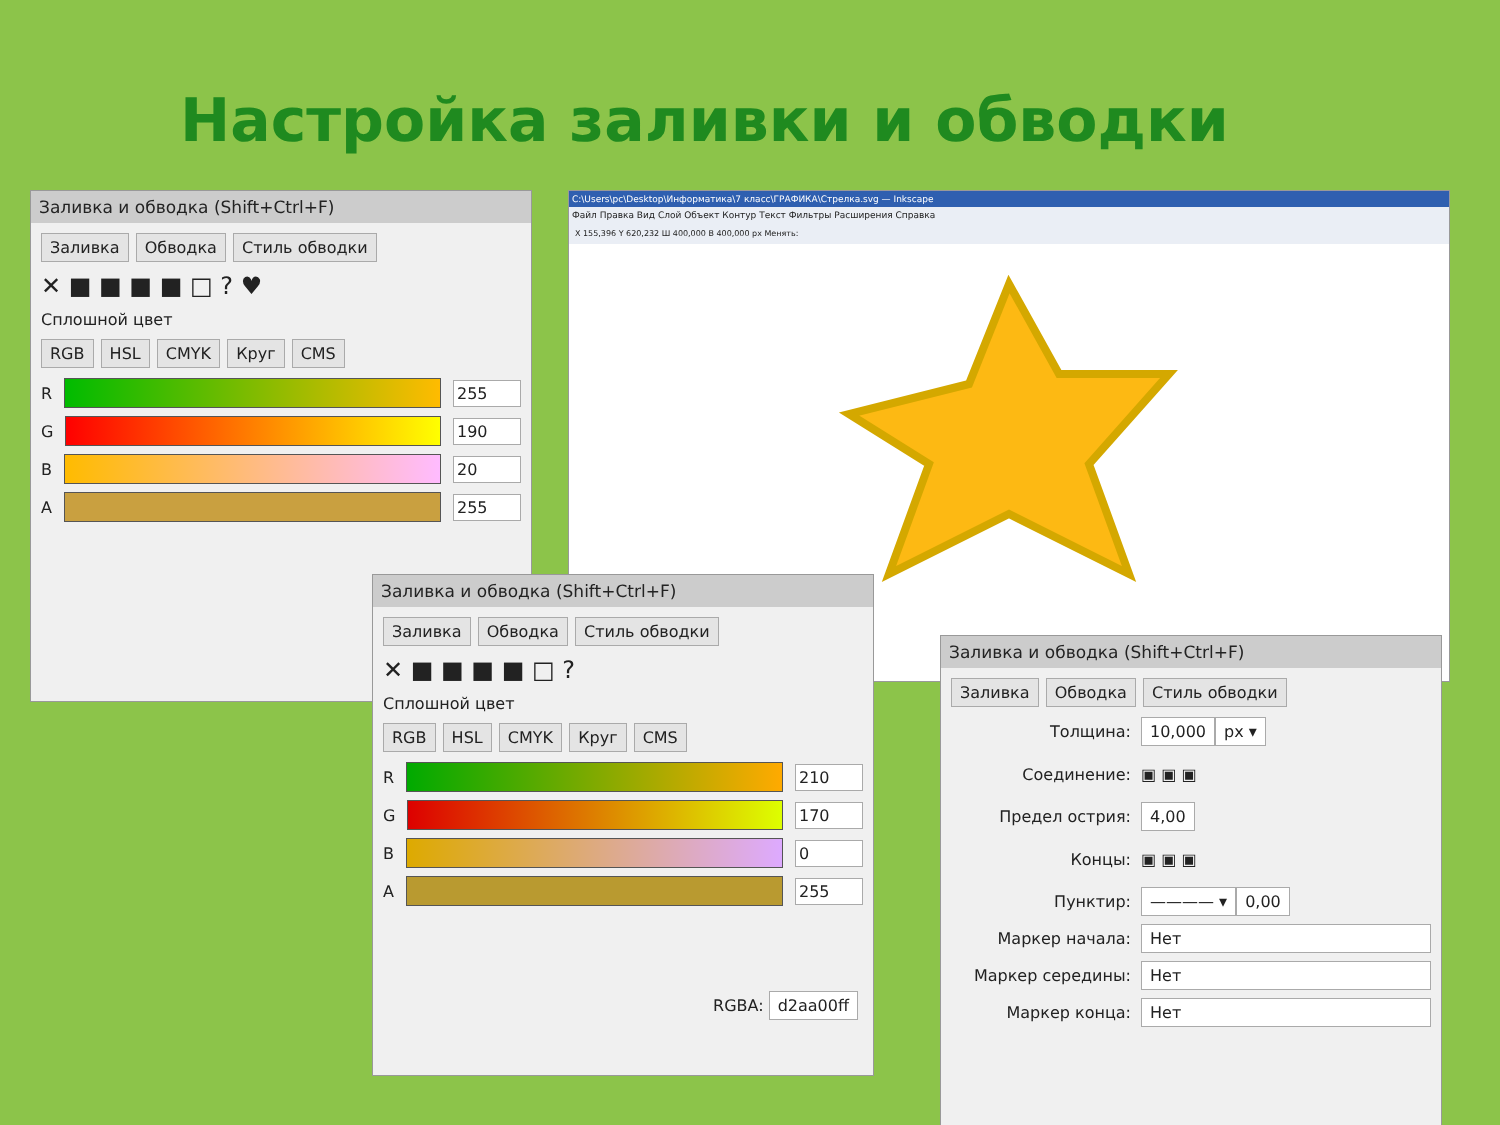Настройка заливки и обводки
Заливка и обводка (Shift+Ctrl+F)
Заливка Обводка Стиль обводки
✕ ■ ■ ■ ■ □ ? ♥
Сплошной цвет
RGB HSL CMYK Круг CMS
R
255
G
190
B
20
A
255
C:\Users\pc\Desktop\Информатика\7 класс\ГРАФИКА\Стрелка.svg — Inkscape
Файл Правка Вид Слой Объект Контур Текст Фильтры Расширения Справка
X 155,396 Y 620,232 Ш 400,000 В 400,000 px Менять:
Заливка и обводка (Shift+Ctrl+F)
Заливка Обводка Стиль обводки
✕ ■ ■ ■ ■ □ ?
Сплошной цвет
RGB HSL CMYK Круг CMS
R
210
G
170
B
0
A
255
RGBA: d2aa00ff
Заливка и обводка (Shift+Ctrl+F)
Заливка Обводка Стиль обводки
Толщина: 10,000 px ▾
Соединение: ▣ ▣ ▣
Предел острия: 4,00
Концы: ▣ ▣ ▣
Пунктир: ———— ▾ 0,00
Маркер начала: Нет
Маркер середины: Нет
Маркер конца: Нет